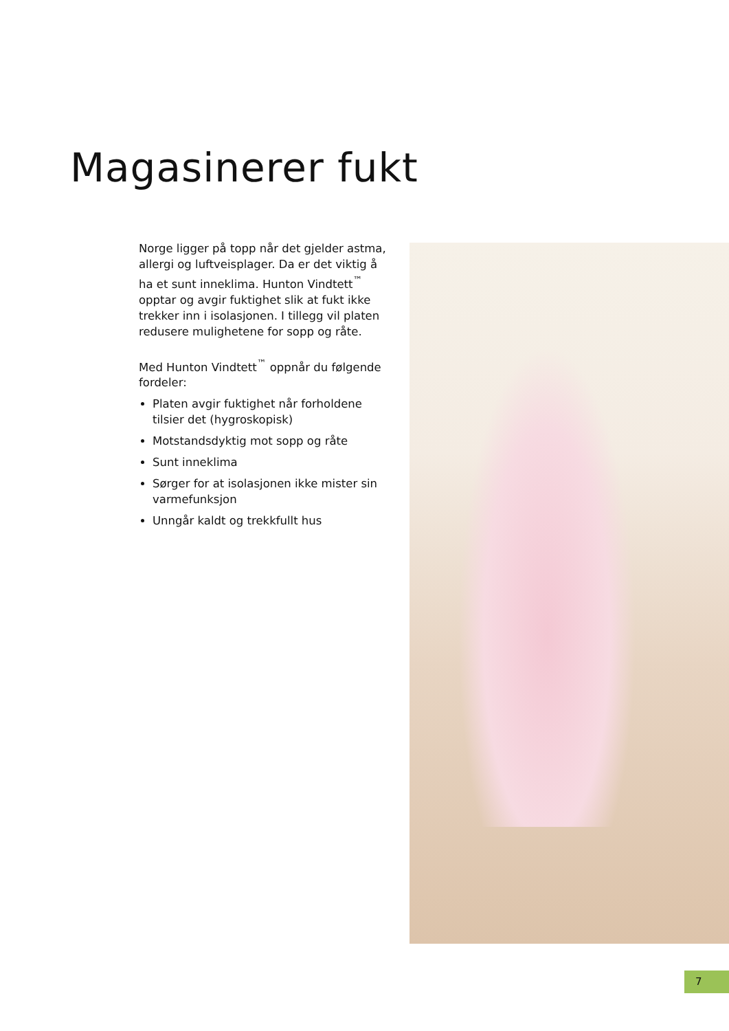Magasinerer fukt
Norge ligger på topp når det gjelder astma, allergi og luftveisplager. Da er det viktig å ha et sunt inneklima. Hunton Vindtett<sup>™</sup> opptar og avgir fuktighet slik at fukt ikke trekker inn i isolasjonen. I tillegg vil platen redusere mulighetene for sopp og råte.
Med Hunton Vindtett<sup>™</sup> oppnår du følgende fordeler:
Platen avgir fuktighet når forholdene tilsier det (hygroskopisk)
Motstandsdyktig mot sopp og råte
Sunt inneklima
Sørger for at isolasjonen ikke mister sin varmefunksjon
Unngår kaldt og trekkfullt hus
7